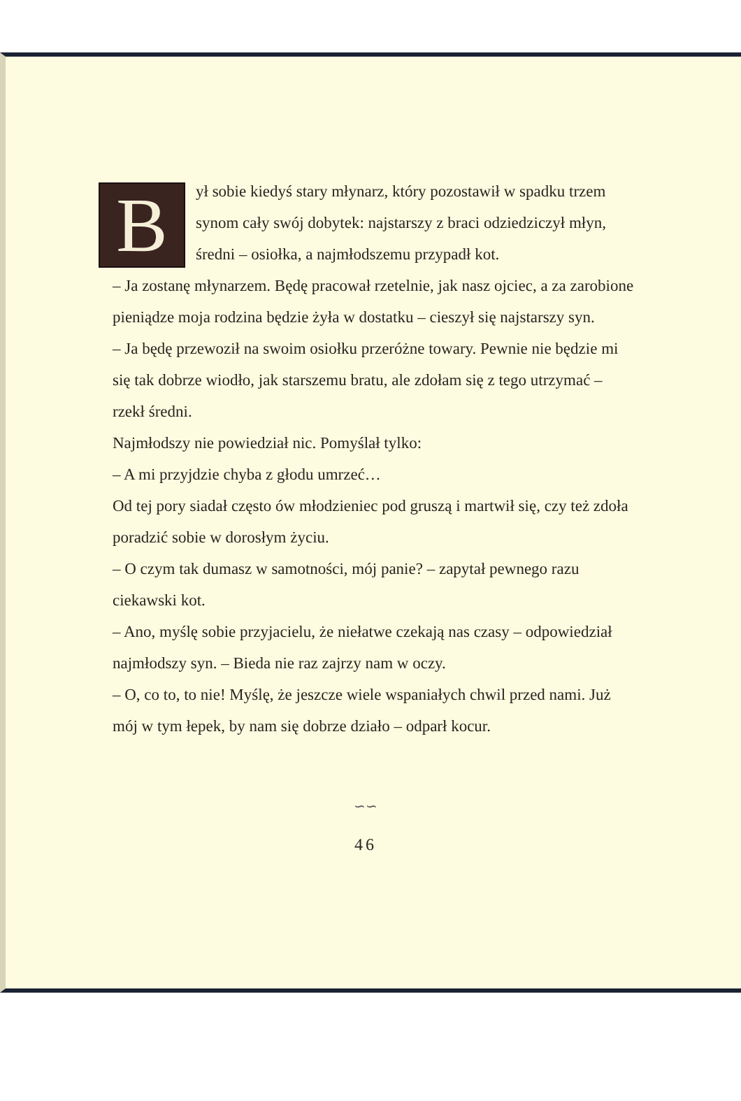B
ył sobie kiedyś stary młynarz, który pozostawił w spadku trzem synom cały swój dobytek: najstarszy z braci odziedziczył młyn, średni – osiołka, a najmłodszemu przypadł kot.
– Ja zostanę młynarzem. Będę pracował rzetelnie, jak nasz ojciec, a za zarobione pieniądze moja rodzina będzie żyła w dostatku – cieszył się najstarszy syn.
– Ja będę przewoził na swoim osiołku przeróżne towary. Pewnie nie będzie mi się tak dobrze wiodło, jak starszemu bratu, ale zdołam się z tego utrzymać – rzekł średni.
Najmłodszy nie powiedział nic. Pomyślał tylko:
– A mi przyjdzie chyba z głodu umrzeć…
Od tej pory siadał często ów młodzieniec pod gruszą i martwił się, czy też zdoła poradzić sobie w dorosłym życiu.
– O czym tak dumasz w samotności, mój panie? – zapytał pewnego razu ciekawski kot.
– Ano, myślę sobie przyjacielu, że niełatwe czekają nas czasy – odpowiedział najmłodszy syn. – Bieda nie raz zajrzy nam w oczy.
– O, co to, to nie! Myślę, że jeszcze wiele wspaniałych chwil przed nami. Już mój w tym łepek, by nam się dobrze działo – odparł kocur.
∽∽
46